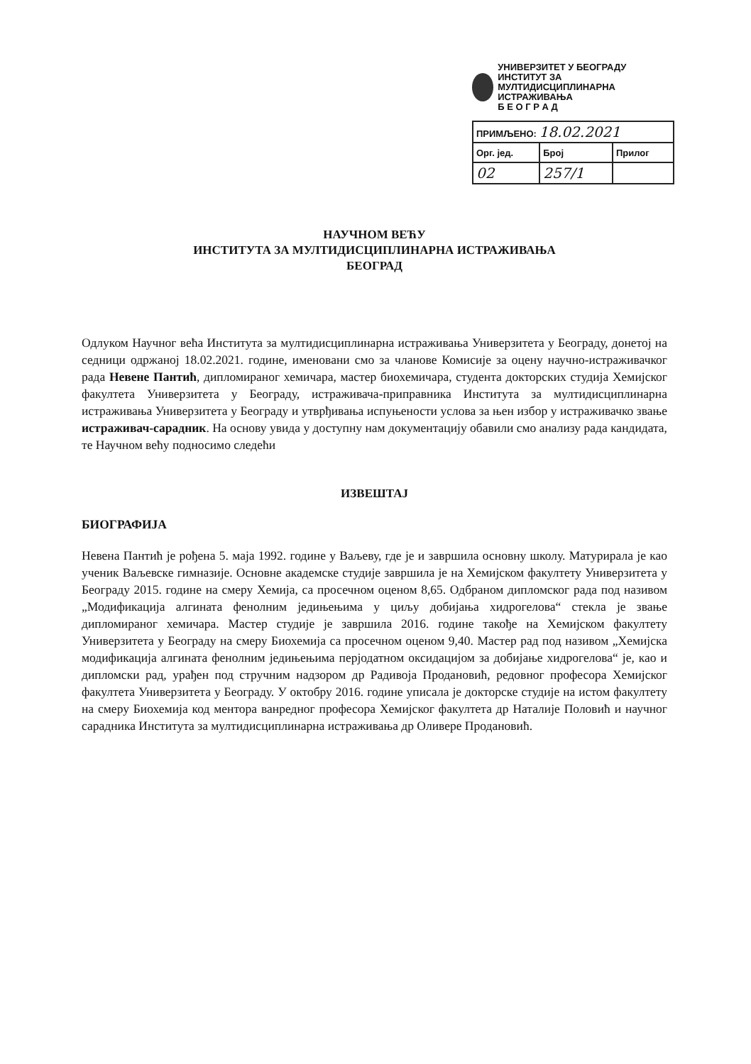УНИВЕРЗИТЕТ У БЕОГРАДУ
ИНСТИТУТ ЗА МУЛТИДИСЦИПЛИНАРНА ИСТРАЖИВАЊА
Б Е О Г Р А Д
| ПРИМЉЕНО: 18.02.2021 | | |
| Орг. јед. | Број | Прилог |
| 02 | 257/1 | |
НАУЧНОМ ВЕЋУ
ИНСТИТУТА ЗА МУЛТИДИСЦИПЛИНАРНА ИСТРАЖИВАЊА
БЕОГРАД
Одлуком Научног већа Института за мултидисциплинарна истраживања Универзитета у Београду, донетој на седници одржаној 18.02.2021. године, именовани смо за чланове Комисије за оцену научно-истраживачког рада Невене Пантић, дипломираног хемичара, мастер биохемичара, студента докторских студија Хемијског факултета Универзитета у Београду, истраживача-приправника Института за мултидисциплинарна истраживања Универзитета у Београду и утврђивања испуњености услова за њен избор у истраживачко звање истраживач-сарадник. На основу увида у доступну нам документацију обавили смо анализу рада кандидата, те Научном већу подносимо следећи
ИЗВЕШТАЈ
БИОГРАФИЈА
Невена Пантић је рођена 5. маја 1992. године у Ваљеву, где је и завршила основну школу. Матурирала је као ученик Ваљевске гимназије. Основне академске студије завршила је на Хемијском факултету Универзитета у Београду 2015. године на смеру Хемија, са просечном оценом 8,65. Одбраном дипломског рада под називом „Модификација алгината фенолним једињењима у циљу добијања хидрогелова“ стекла је звање дипломираног хемичара. Мастер студије је завршила 2016. године такође на Хемијском факултету Универзитета у Београду на смеру Биохемија са просечном оценом 9,40. Мастер рад под називом „Хемијска модификација алгината фенолним једињењима перјодатном оксидацијом за добијање хидрогелова“ је, као и дипломски рад, урађен под стручним надзором др Радивоја Продановић, редовног професора Хемијског факултета Универзитета у Београду. У октобру 2016. године уписала је докторске студије на истом факултету на смеру Биохемија код ментора ванредног професора Хемијског факултета др Наталије Половић и научног сарадника Института за мултидисциплинарна истраживања др Оливере Продановић.